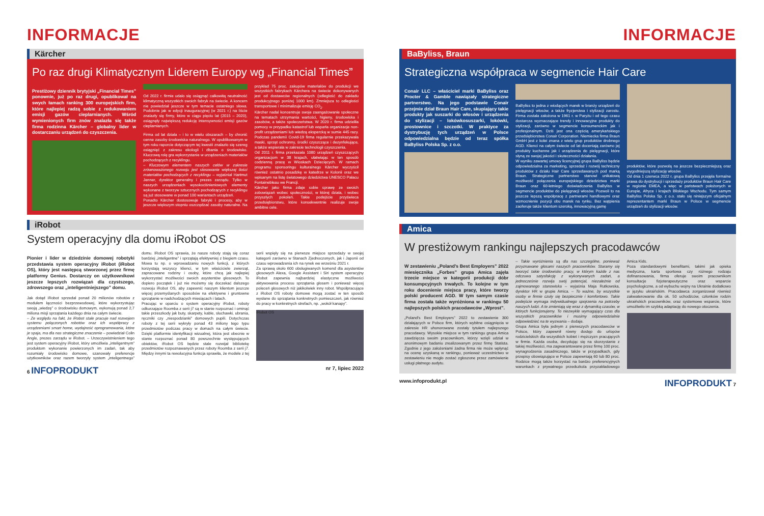INFORMACJE
Kärcher
Po raz drugi Klimatycznym Liderem Europy wg „Financial Times”
Prestiżowy dziennik brytyjski „Financial Times” ponownie, już po raz drugi, opublikował na swych łamach ranking 300 europejskich firm, które najlepiej radzą sobie z redukowaniem emisji gazów cieplarnianych. Wśród wymienionych firm znów znalazła się także firma rodzinna Kärcher – globalny lider w dostarczaniu urządzeń do czyszczenia.
Od 2022 r. firmie udało się osiągnąć całkowitą neutralność klimatyczną wszystkich swoich fabryk na świecie. A koncern nie powiedział jeszcze w tym temacie ostatniego słowa. Podobnie jak w edycji inauguracyjnej (w 2021 r.) na liście znalazły się firmy, które w ciągu pięciu lat (2015 – 2020), osiągnęły największą redukcję intensywności emisji gazów cieplarnianych.
Firma od lat działa – i to w wielu obszarach – by chronić cenne zasoby środowiska naturalnego. W opublikowanym w tym roku raporcie dotyczącym tej kwestii znalazło się szereg osiągnięć z zakresu ekologii i dbania o środowisko. Kluczową rolę gra wykorzystanie w urządzeniach materiałów pochodzących z recyklingu.
– Kluczowym elementem naszych celów w zakresie zrównoważonego rozwoju jest stosowanie większej ilości materiałów pochodzących z recyklingu – wyjaśniał Hartmut Jenner, dyrektor generalny i prezes zarządu. Tylko w naszych urządzeniach wysokociśnieniowych elementy wykonane z tworzyw sztucznych pochodzących z recyklingu są już stosowane w ponad 100 wariantach urządzeń.
Ponadto Kärcher dostosowuje fabryki i procesy, aby w jeszcze większym stopniu oszczędzać zasoby naturalne. Na przykład 75 proc. zakupów materiałów do produkcji we wszystkich fabrykach Kärchera na świecie dokonywanych jest od dostawców regionalnych (odległość do zakładu produkcyjnego poniżej 1000 km). Zmniejsza to odległości transportowe i minimalizuje emisję CO<sub>2</sub>.
Kärcher nadal koncentruje swoje zaangażowanie społeczne na tematach utrzymania wartości, higieny, środowiska i zasobów, a także społeczeństwa. W 2020 r. firma udzieliła pomocy w przypadku katastrof lub wsparła organizacje non-profit urządzeniami lub wiedzą ekspercką w sumie 445 razy. Podczas pandemii Covid-19 firma regularnie przekazywała maski, sprzęt ochronny, środki czyszczące i dezynfekujące, a także wspierała w zakresie technologii czyszczenia.
Od 2011 r. firma przekazała 1080 urządzeń czyszczących organizacjom w 38 krajach, ułatwiając w ten sposób codzienną pracę w Wioskach Dziecięcych. W ramach programu sponsoringu kulturalnego Kärcher wyczyścił również ostatnio posadzkę w katedrze w Kolonii oraz we wpisanym na listę światowego dziedzictwa UNESCO Pałacu Fontainebleau we Francji.
Kärcher jako firma zdaje sobie sprawę ze swoich zobowiązań wobec społeczności, w której działa, i wobec przyszłych pokoleń. Takie podejście przyświeca przedsiębiorstwu, które konsekwentnie realizuje swoje ambitne cele.
iRobot
System operacyjny dla domu iRobot OS
Pionier i lider w dziedzinie domowej robotyki przedstawia system operacyjny iRobot (iRobot OS), który jest następcą stworzonej przez firmę platformy Genius. Dostarczy on użytkownikowi jeszcze lepszych rozwiązań dla czystszego, zdrowszego oraz „inteligentniejszego” domu.
Jak dotąd iRobot sprzedał ponad 20 milionów robotów z modułem łączności bezprzewodowej, które wykorzystując swoją „wiedzę” o środowisku domowym, wykonują ponad 2,7 miliona misji sprzątania każdego dnia na całym świecie.
– Ze względu na fakt, że iRobot stale pracuje nad rozwojem systemu połączonych robotów oraz ich współpracy z urządzeniami smart home, wydajność oprogramowania, które je spaja, ma dla nas strategiczne znaczenie – powiedział Colin Angle, prezes zarządu w iRobot. – Urzeczywistnieniem tego jest system operacyjny iRobot, który umożliwia „inteligentnym” produktom wykonanie powierzonych im zadań, tak aby rozumiały środowisko domowe, szanowały preferencje użytkowników oraz razem tworzyły system „inteligentnego” domu. IRobot OS sprawia, że nasze roboty stają się coraz bardziej „inteligentne” i sprzątają efektywniej z biegiem czasu. Mowa tu np. o wprowadzaniu nowych funkcji, z których korzystają wszyscy klienci, w tym właściciele zwierząt, zapracowane rodziny i osoby, które chcą jak najlepiej wykorzystać możliwości swoich asystentów głosowych. To dopiero początek i już nie możemy się doczekać dalszego rozwoju iRobot OS, aby zapewnić naszym klientom jeszcze więcej przemyślanych sposobów na efektywne i gruntowne sprzątanie w nadchodzących miesiącach i latach.
Pracując w oparciu o system operacyjny iRobot, roboty odkurzające Roomba z serii j7 są w stanie rozpoznać i ominąć takie przeszkody jak buty, skarpety, kable, słuchawki, ubrania, ręczniki czy „niespodzianki” domowych pupili. Dotychczas roboty z tej serii wykryły ponad 43 miliony tego typu przedmiotów podczas pracy w domach na całym świecie. Dzięki platformie identyfikacji wizualnej, która jest obecnie w stanie rozpoznać ponad 80 powszechnie występujących obiektów, iRobot OS będzie stale rozwijał bibliotekę przedmiotów rozpoznawanych przez roboty Roomba z serii j7. Między innymi ta rewolucyjna funkcja sprawiła, że modele z tej serii wspięły się na pierwsze miejsce sprzedaży w swojej kategorii zarówno w Stanach Zjednoczonych, jak i Japonii od czasu wprowadzenia ich na rynek we wrześniu 2021 r.
Za sprawą około 600 obsługiwanych komend dla asystentów głosowych Alexa, Google Assistant i Siri system operacyjny iRobot zapewnia najbardziej elastyczne możliwości aktywowania procesu sprzątania głosem i ponieważ więcej poleceń głosowych niż jakikolwiek inny robot. Współpracujące z iRobot OS roboty domowe mogą zostać w ten sposób wysłane do sprzątania konkretnych pomieszczeń, jak również do pracy w konkretnych strefach, np. „wokół kanapy”.
iRobot OS
6 INFOPRODUKT nr 7, lipiec 2022
INFORMACJE
BaByliss, Braun
Strategiczna współpraca w segmencie Hair Care
Conair LLC – właściciel marki BaByliss oraz Procter & Gamble nawiązały strategiczne partnerstwo. Na jego podstawie Conair przejmie dział Braun Hair Care, skupiający takie produkty jak suszarki do włosów i urządzenia do stylizacji – lokówkosuszarki, lokówki, prostownice i szczotki. W praktyce za dystrybucję tych urządzeń w Polsce odpowiedzialna będzie od teraz spółka BaByliss Polska Sp. z o.o.
BaByliss to jedna z wiodących marek w branży urządzeń do pielęgnacji włosów, a także fryzjerstwa i stylizacji zarostu. Firma została założona w 1961 r. w Paryżu i od tego czasu dostarcza wyznaczające trendy i innowacyjne produkty do stylizacji, zarówno w segmencie konsumenckim jak i profesjonalnym. Dziś jest ona częścią amerykańskiego przedsiębiorstwa Conair Corporation. Niemiecka firma Braun GmbH jest z kolei znana z wielu grup produktów drobnego AGD. Klienci na całym świecie od lat doceniają zarówno jej produkty kuchenne jak i urządzenia do pielęgnacji, które słyną ze swojej jakości i skuteczności działania.
W wyniku zawartej umowy licencyjnej grupa BaByliss będzie odpowiedzialna za marketing, sprzedaż i rozwój techniczny produktów z działu Hair Care sprzedawanych pod marką Braun. Strategiczne partnerstwo stanowi unikatową możliwość połączenia europejskiego dziedzictwa marki Braun oraz 60-letniego doświadczenia BaByliss w segmencie produktów do pielęgnacji włosów. Pozwoli to na jeszcze lepszą współpracę z partnerami handlowymi oraz wzmocnienie pozycji obu marek na rynku. Bez wątpienia zaoferuje także klientom szeroką, innowacyjną gamę
produktów, które pozwolą na jeszcze bezpieczniejszą oraz wygodniejszą stylizację włosów.
Od dnia 1 czerwca 2022 r, grupa BaByliss przejęła formalne prawa do dystrybucji i sprzedaży produktów Braun Hair Care w regionie EMEA, a więc w państwach położonych w Europie, Afryce i krajach Bliskiego Wschodu. Tym samym BaByliss Polska Sp. z o.o. stało się niniejszym oficjalnym reprezentantem marki Braun w Polsce w segmencie urządzeń do stylizacji włosów.
Amica
W prestiżowym rankingu najlepszych pracodawców
W zestawieniu „Poland’s Best Employers” 2022 miesięcznika „Forbes” grupa Amica zajęła trzecie miejsce w kategorii produkcji dóbr konsumpcyjnych trwałych. To kolejne w tym roku docenienie miejsca pracy, które tworzy polski producent AGD. W tym samym czasie firma została także wyróżniona w rankingu 50 najlepszych polskich pracodawców „Wprost”.
„Poland’s Best Employers” 2022 to zestawienie 300 działających w Polsce firm, których wybitne osiągnięcia w zakresie HR uhonorowane zostały tytułem najlepszego pracodawcy. Wysokie miejsce w tym rankingu grupa Amica zawdzięcza swoim pracownikom, którzy wzięli udział w anonimowym badaniu zrealizowanym przez firmę Statista. Zgodnie z jego założeniami żadna firma nie może wpłynąć na ocenę uzyskaną w rankingu, ponieważ uczestnictwo w zestawieniu nie mogło zostać zgłoszone przez zamówienie usługi płatnego audytu.
– Takie wyróżnienia są dla nas szczególne, ponieważ przyznawane głosami naszych pracowników. Staramy się tworzyć takie środowisko pracy, w którym każde z nas odczuwa satysfakcję z wykonywanych zadań, a jednocześnie rozwija swój potencjał, niezależnie od zajmowanego stanowiska – wyjaśnia Maja Rutkowska, dyrektor HR w grupie Amica. – To ważne, by wszystkie osoby w firmie czuły się bezpiecznie i komfortowo. Takie podejście wymaga indywidualnego spojrzenia na potrzeby naszych ludzi. A te zmieniają się wraz z dynamiką czasów, w których funkcjonujemy. To niezwykle wymagający czas dla wszystkich pracowników i musimy odpowiedzialnie odpowiedzieć na te wyzwania – dodaje.
Grupa Amica była jednym z pierwszych pracodawców w Polsce, który zapewnił równy dostęp do urlopów rodzicielskich dla wszystkich kobiet i mężczyzn pracujących w firmie. Każda osoba, decydując się na skorzystanie z takiej możliwości, ma zagwarantowane przez firmę 100 proc. wynagrodzenia zasadniczego, także w przypadkach, gdy przepisy obowiązujące w Polsce zapewniają 60 lub 80 proc. Rodzice mogą także korzystać na bardzo preferencyjnych warunkach z prywatnego przedszkola przyzakładowego Amica Kids.
Poza standardowymi benefitami, takimi jak opieka medyczna, karta sportowa czy różnego rodzaju dofinansowania, firma oferuje swoim pracownikom konsultacje fizjoterapeutyczne oraz wsparcie psychologiczne, a od wybuchu wojny na Ukrainie dodatkowo w języku ukraińskim. Pracodawca zorganizował również zakwaterowanie dla ok. 50 uchodźców, członków rodzin ukraińskich pracowników, oraz systemowe wsparcie, które umożliwiło im szybką adaptację do nowego otoczenia.
www.infoprodukt.pl INFOPRODUKT 7